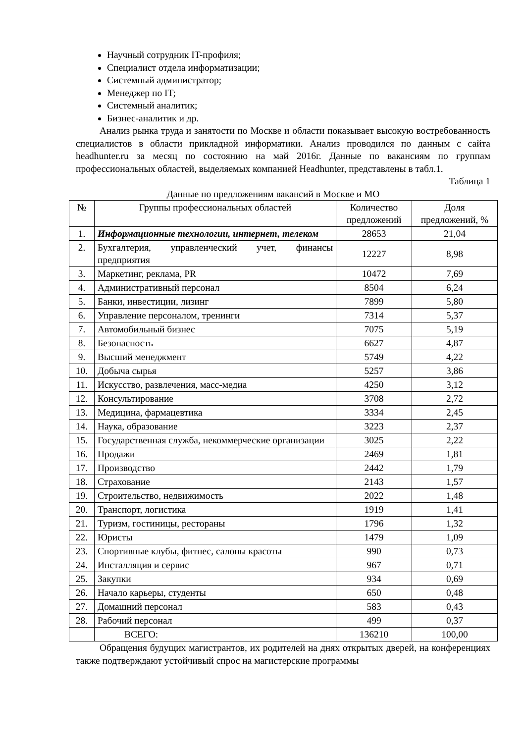Научный сотрудник IT-профиля;
Специалист отдела информатизации;
Системный администратор;
Менеджер по IT;
Системный аналитик;
Бизнес-аналитик и др.
Анализ рынка труда и занятости по Москве и области показывает высокую востребованность специалистов в области прикладной информатики. Анализ проводился по данным с сайта headhunter.ru за месяц по состоянию на май 2016г. Данные по вакансиям по группам профессиональных областей, выделяемых компанией Headhunter, представлены в табл.1.
Таблица 1
Данные по предложениям вакансий в Москве и МО
| № | Группы профессиональных областей | Количество предложений | Доля предложений, % |
| --- | --- | --- | --- |
| 1. | Информационные технологии, интернет, телеком | 28653 | 21,04 |
| 2. | Бухгалтерия, управленческий учет, финансы предприятия | 12227 | 8,98 |
| 3. | Маркетинг, реклама, PR | 10472 | 7,69 |
| 4. | Административный персонал | 8504 | 6,24 |
| 5. | Банки, инвестиции, лизинг | 7899 | 5,80 |
| 6. | Управление персоналом, тренинги | 7314 | 5,37 |
| 7. | Автомобильный бизнес | 7075 | 5,19 |
| 8. | Безопасность | 6627 | 4,87 |
| 9. | Высший менеджмент | 5749 | 4,22 |
| 10. | Добыча сырья | 5257 | 3,86 |
| 11. | Искусство, развлечения, масс-медиа | 4250 | 3,12 |
| 12. | Консультирование | 3708 | 2,72 |
| 13. | Медицина, фармацевтика | 3334 | 2,45 |
| 14. | Наука, образование | 3223 | 2,37 |
| 15. | Государственная служба, некоммерческие организации | 3025 | 2,22 |
| 16. | Продажи | 2469 | 1,81 |
| 17. | Производство | 2442 | 1,79 |
| 18. | Страхование | 2143 | 1,57 |
| 19. | Строительство, недвижимость | 2022 | 1,48 |
| 20. | Транспорт, логистика | 1919 | 1,41 |
| 21. | Туризм, гостиницы, рестораны | 1796 | 1,32 |
| 22. | Юристы | 1479 | 1,09 |
| 23. | Спортивные клубы, фитнес, салоны красоты | 990 | 0,73 |
| 24. | Инсталляция и сервис | 967 | 0,71 |
| 25. | Закупки | 934 | 0,69 |
| 26. | Начало карьеры, студенты | 650 | 0,48 |
| 27. | Домашний персонал | 583 | 0,43 |
| 28. | Рабочий персонал | 499 | 0,37 |
| | ВСЕГО: | 136210 | 100,00 |
Обращения будущих магистрантов, их родителей на днях открытых дверей, на конференциях также подтверждают устойчивый спрос на магистерские программы